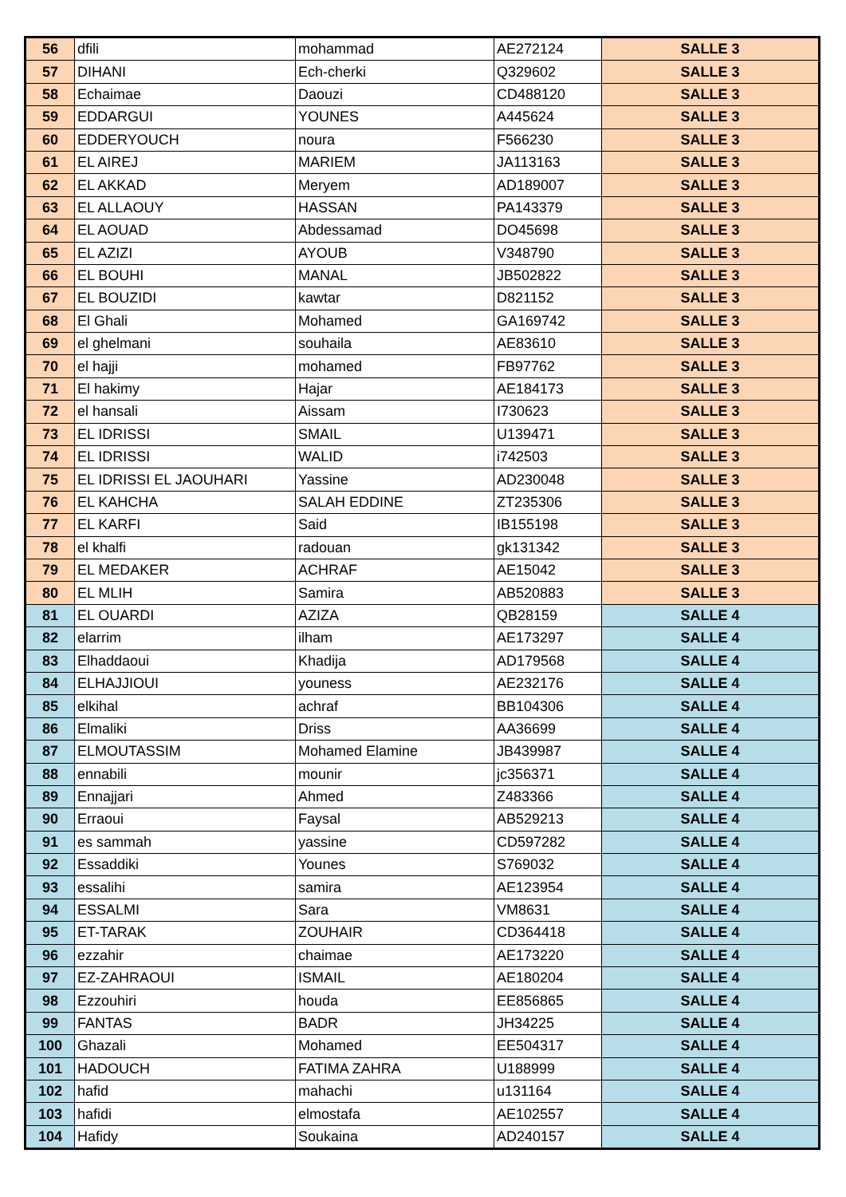| 56 | dfili | mohammad | AE272124 | SALLE 3 |
| 57 | DIHANI | Ech-cherki | Q329602 | SALLE 3 |
| 58 | Echaimae | Daouzi | CD488120 | SALLE 3 |
| 59 | EDDARGUI | YOUNES | A445624 | SALLE 3 |
| 60 | EDDERYOUCH | noura | F566230 | SALLE 3 |
| 61 | EL AIREJ | MARIEM | JA113163 | SALLE 3 |
| 62 | EL AKKAD | Meryem | AD189007 | SALLE 3 |
| 63 | EL ALLAOUY | HASSAN | PA143379 | SALLE 3 |
| 64 | EL AOUAD | Abdessamad | DO45698 | SALLE 3 |
| 65 | EL AZIZI | AYOUB | V348790 | SALLE 3 |
| 66 | EL BOUHI | MANAL | JB502822 | SALLE 3 |
| 67 | EL BOUZIDI | kawtar | D821152 | SALLE 3 |
| 68 | El Ghali | Mohamed | GA169742 | SALLE 3 |
| 69 | el ghelmani | souhaila | AE83610 | SALLE 3 |
| 70 | el hajji | mohamed | FB97762 | SALLE 3 |
| 71 | El hakimy | Hajar | AE184173 | SALLE 3 |
| 72 | el hansali | Aissam | I730623 | SALLE 3 |
| 73 | EL IDRISSI | SMAIL | U139471 | SALLE 3 |
| 74 | EL IDRISSI | WALID | i742503 | SALLE 3 |
| 75 | EL IDRISSI EL JAOUHARI | Yassine | AD230048 | SALLE 3 |
| 76 | EL KAHCHA | SALAH EDDINE | ZT235306 | SALLE 3 |
| 77 | EL KARFI | Said | IB155198 | SALLE 3 |
| 78 | el khalfi | radouan | gk131342 | SALLE 3 |
| 79 | EL MEDAKER | ACHRAF | AE15042 | SALLE 3 |
| 80 | EL MLIH | Samira | AB520883 | SALLE 3 |
| 81 | EL OUARDI | AZIZA | QB28159 | SALLE 4 |
| 82 | elarrim | ilham | AE173297 | SALLE 4 |
| 83 | Elhaddaoui | Khadija | AD179568 | SALLE 4 |
| 84 | ELHAJJIOUI | youness | AE232176 | SALLE 4 |
| 85 | elkihal | achraf | BB104306 | SALLE 4 |
| 86 | Elmaliki | Driss | AA36699 | SALLE 4 |
| 87 | ELMOUTASSIM | Mohamed Elamine | JB439987 | SALLE 4 |
| 88 | ennabili | mounir | jc356371 | SALLE 4 |
| 89 | Ennajjari | Ahmed | Z483366 | SALLE 4 |
| 90 | Erraoui | Faysal | AB529213 | SALLE 4 |
| 91 | es sammah | yassine | CD597282 | SALLE 4 |
| 92 | Essaddiki | Younes | S769032 | SALLE 4 |
| 93 | essalihi | samira | AE123954 | SALLE 4 |
| 94 | ESSALMI | Sara | VM8631 | SALLE 4 |
| 95 | ET-TARAK | ZOUHAIR | CD364418 | SALLE 4 |
| 96 | ezzahir | chaimae | AE173220 | SALLE 4 |
| 97 | EZ-ZAHRAOUI | ISMAIL | AE180204 | SALLE 4 |
| 98 | Ezzouhiri | houda | EE856865 | SALLE 4 |
| 99 | FANTAS | BADR | JH34225 | SALLE 4 |
| 100 | Ghazali | Mohamed | EE504317 | SALLE 4 |
| 101 | HADOUCH | FATIMA ZAHRA | U188999 | SALLE 4 |
| 102 | hafid | mahachi | u131164 | SALLE 4 |
| 103 | hafidi | elmostafa | AE102557 | SALLE 4 |
| 104 | Hafidy | Soukaina | AD240157 | SALLE 4 |